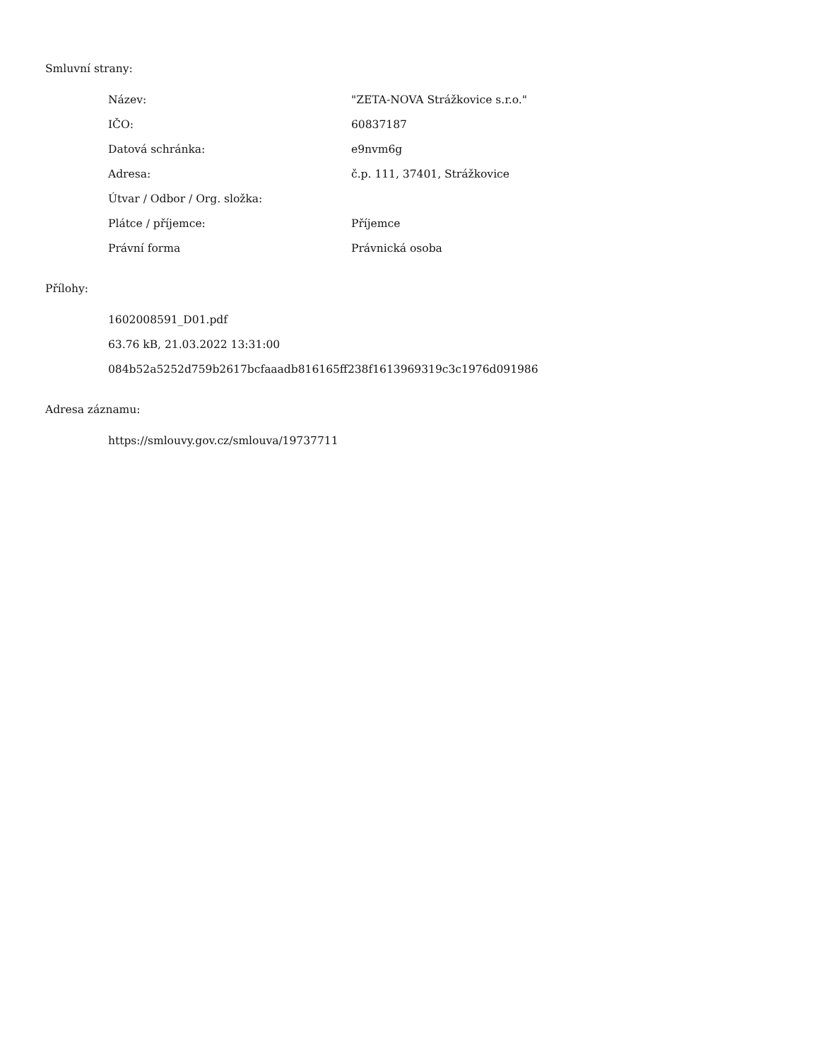Smluvní strany:
| Název: | "ZETA-NOVA Strážkovice s.r.o." |
| IČO: | 60837187 |
| Datová schránka: | e9nvm6g |
| Adresa: | č.p. 111, 37401, Strážkovice |
| Útvar / Odbor / Org. složka: | |
| Plátce / příjemce: | Příjemce |
| Právní forma | Právnická osoba |
Přílohy:
1602008591_D01.pdf
63.76 kB, 21.03.2022 13:31:00
084b52a5252d759b2617bcfaaadb816165ff238f1613969319c3c1976d091986
Adresa záznamu:
https://smlouvy.gov.cz/smlouva/19737711